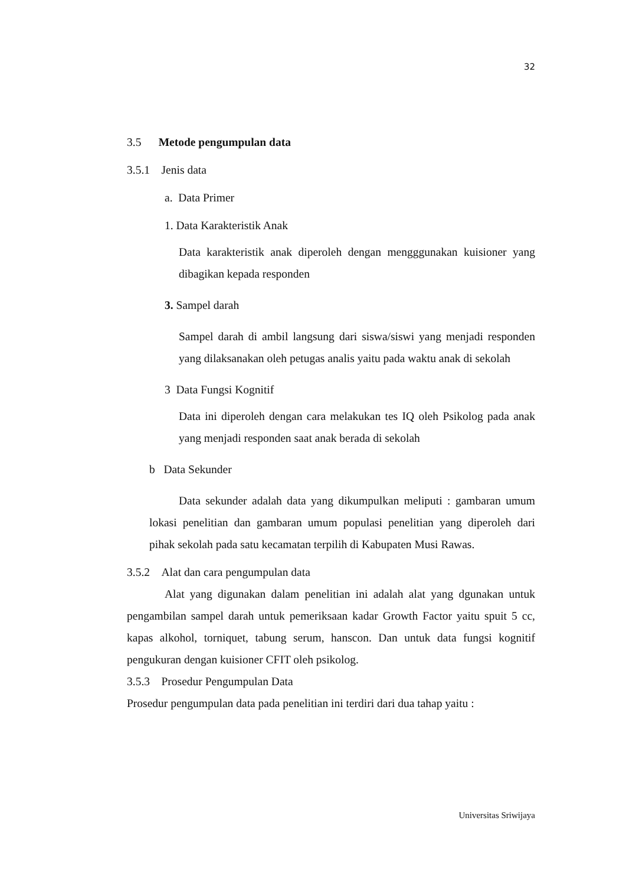32
3.5 Metode pengumpulan data
3.5.1 Jenis data
a. Data Primer
1. Data Karakteristik Anak
Data karakteristik anak diperoleh dengan mengggunakan kuisioner yang dibagikan kepada responden
3. Sampel darah
Sampel darah di ambil langsung dari siswa/siswi yang menjadi responden yang dilaksanakan oleh petugas analis yaitu pada waktu anak di sekolah
3 Data Fungsi Kognitif
Data ini diperoleh dengan cara melakukan tes IQ oleh Psikolog pada anak yang menjadi responden saat anak berada di sekolah
b Data Sekunder
Data sekunder adalah data yang dikumpulkan meliputi : gambaran umum lokasi penelitian dan gambaran umum populasi penelitian yang diperoleh dari pihak sekolah pada satu kecamatan terpilih di Kabupaten Musi Rawas.
3.5.2 Alat dan cara pengumpulan data
Alat yang digunakan dalam penelitian ini adalah alat yang dgunakan untuk pengambilan sampel darah untuk pemeriksaan kadar Growth Factor yaitu spuit 5 cc, kapas alkohol, torniquet, tabung serum, hanscon. Dan untuk data fungsi kognitif pengukuran dengan kuisioner CFIT oleh psikolog.
3.5.3 Prosedur Pengumpulan Data
Prosedur pengumpulan data pada penelitian ini terdiri dari dua tahap yaitu :
Universitas Sriwijaya